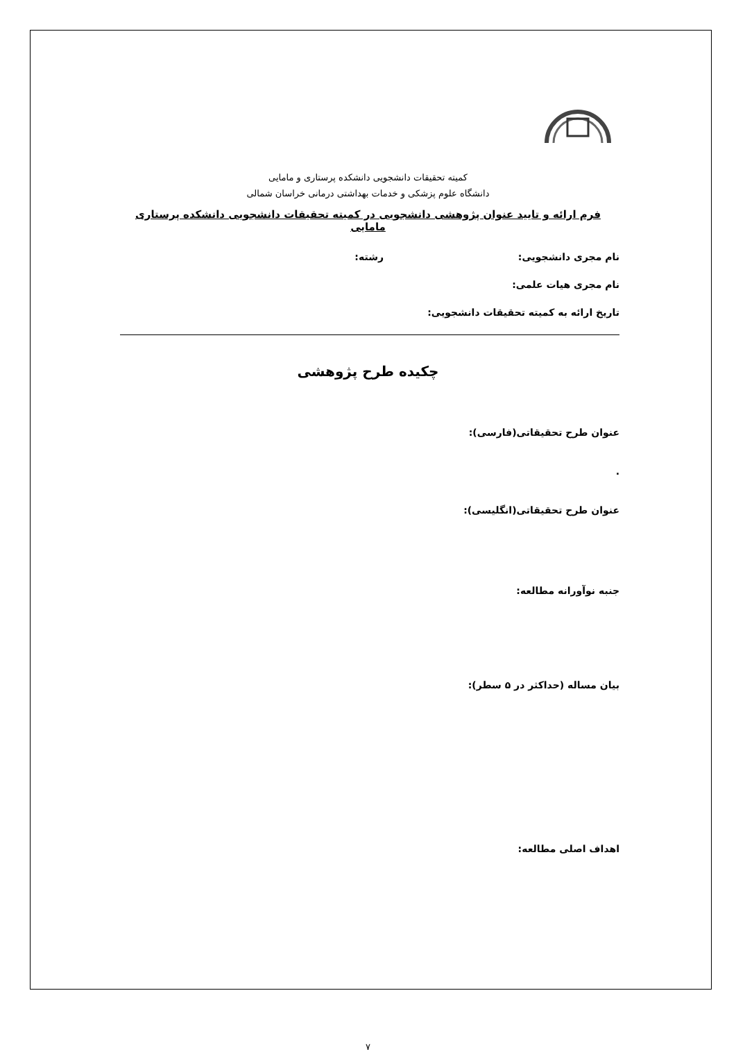کمیته تحقیقات دانشجویی دانشکده پرستاری و مامایی
دانشگاه علوم پزشکی و خدمات بهداشتی درمانی خراسان شمالی
فرم ارائه و تایید عنوان پژوهشی دانشجویی در کمیته تحقیقات دانشجویی دانشکده پرستاری مامایی
نام مجری دانشجویی: رشته:
نام مجری هیات علمی:
تاریخ ارائه به کمیته تحقیقات دانشجویی:
چکیده طرح پژوهشی
عنوان طرح تحقیقاتی(فارسی):
.
عنوان طرح تحقیقاتی(انگلیسی):
جنبه نوآورانه مطالعه:
بیان مساله (حداکثر در ۵ سطر):
اهداف اصلی مطالعه:
۷